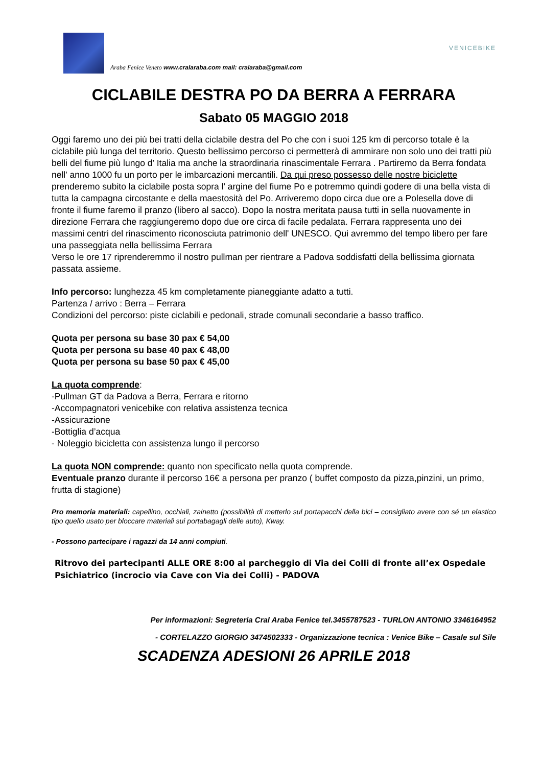Araba Fenice Veneto www.cralaraba.com mail: cralaraba@gmail.com
VENICEBIKE
CICLABILE DESTRA PO DA BERRA A FERRARA
Sabato 05 MAGGIO 2018
Oggi faremo uno dei più bei tratti della ciclabile destra del Po che con i suoi 125 km di percorso totale è la ciclabile più lunga del territorio. Questo bellissimo percorso ci permetterà di ammirare non solo uno dei tratti più belli del fiume più lungo d' Italia ma anche la straordinaria rinascimentale Ferrara . Partiremo da Berra fondata nell' anno 1000 fu un porto per le imbarcazioni mercantili. Da qui preso possesso delle nostre biciclette prenderemo subito la ciclabile posta sopra l' argine del fiume Po e potremmo quindi godere di una bella vista di tutta la campagna circostante e della maestosità del Po. Arriveremo dopo circa due ore a Polesella dove di fronte il fiume faremo il pranzo (libero al sacco). Dopo la nostra meritata pausa tutti in sella nuovamente in direzione Ferrara che raggiungeremo dopo due ore circa di facile pedalata. Ferrara rappresenta uno dei massimi centri del rinascimento riconosciuta patrimonio dell' UNESCO. Qui avremmo del tempo libero per fare una passeggiata nella bellissima Ferrara
Verso le ore 17 riprenderemmo il nostro pullman per rientrare a Padova soddisfatti della bellissima giornata passata assieme.
Info percorso: lunghezza 45 km completamente pianeggiante adatto a tutti.
Partenza / arrivo : Berra – Ferrara
Condizioni del percorso: piste ciclabili e pedonali, strade comunali secondarie a basso traffico.
Quota per persona su base 30 pax € 54,00
Quota per persona su base 40 pax € 48,00
Quota per persona su base 50 pax € 45,00
La quota comprende:
-Pullman GT da Padova a Berra, Ferrara e ritorno
-Accompagnatori venicebike con relativa assistenza tecnica
-Assicurazione
-Bottiglia d’acqua
- Noleggio bicicletta con assistenza lungo il percorso
La quota NON comprende: quanto non specificato nella quota comprende.
Eventuale pranzo durante il percorso 16€ a persona per pranzo ( buffet composto da pizza,pinzini, un primo, frutta di stagione)
Pro memoria materiali: capellino, occhiali, zainetto (possibilità di metterlo sul portapacchi della bici – consigliato avere con sé un elastico tipo quello usato per bloccare materiali sui portabagagli delle auto), Kway.
- Possono partecipare i ragazzi da 14 anni compiuti.
Ritrovo dei partecipanti ALLE ORE 8:00 al parcheggio di Via dei Colli di fronte all’ex Ospedale Psichiatrico (incrocio via Cave con Via dei Colli) - PADOVA
Per informazioni: Segreteria Cral Araba Fenice tel.3455787523 - TURLON ANTONIO 3346164952
- CORTELAZZO GIORGIO 3474502333 - Organizzazione tecnica : Venice Bike – Casale sul Sile
SCADENZA ADESIONI 26 APRILE 2018